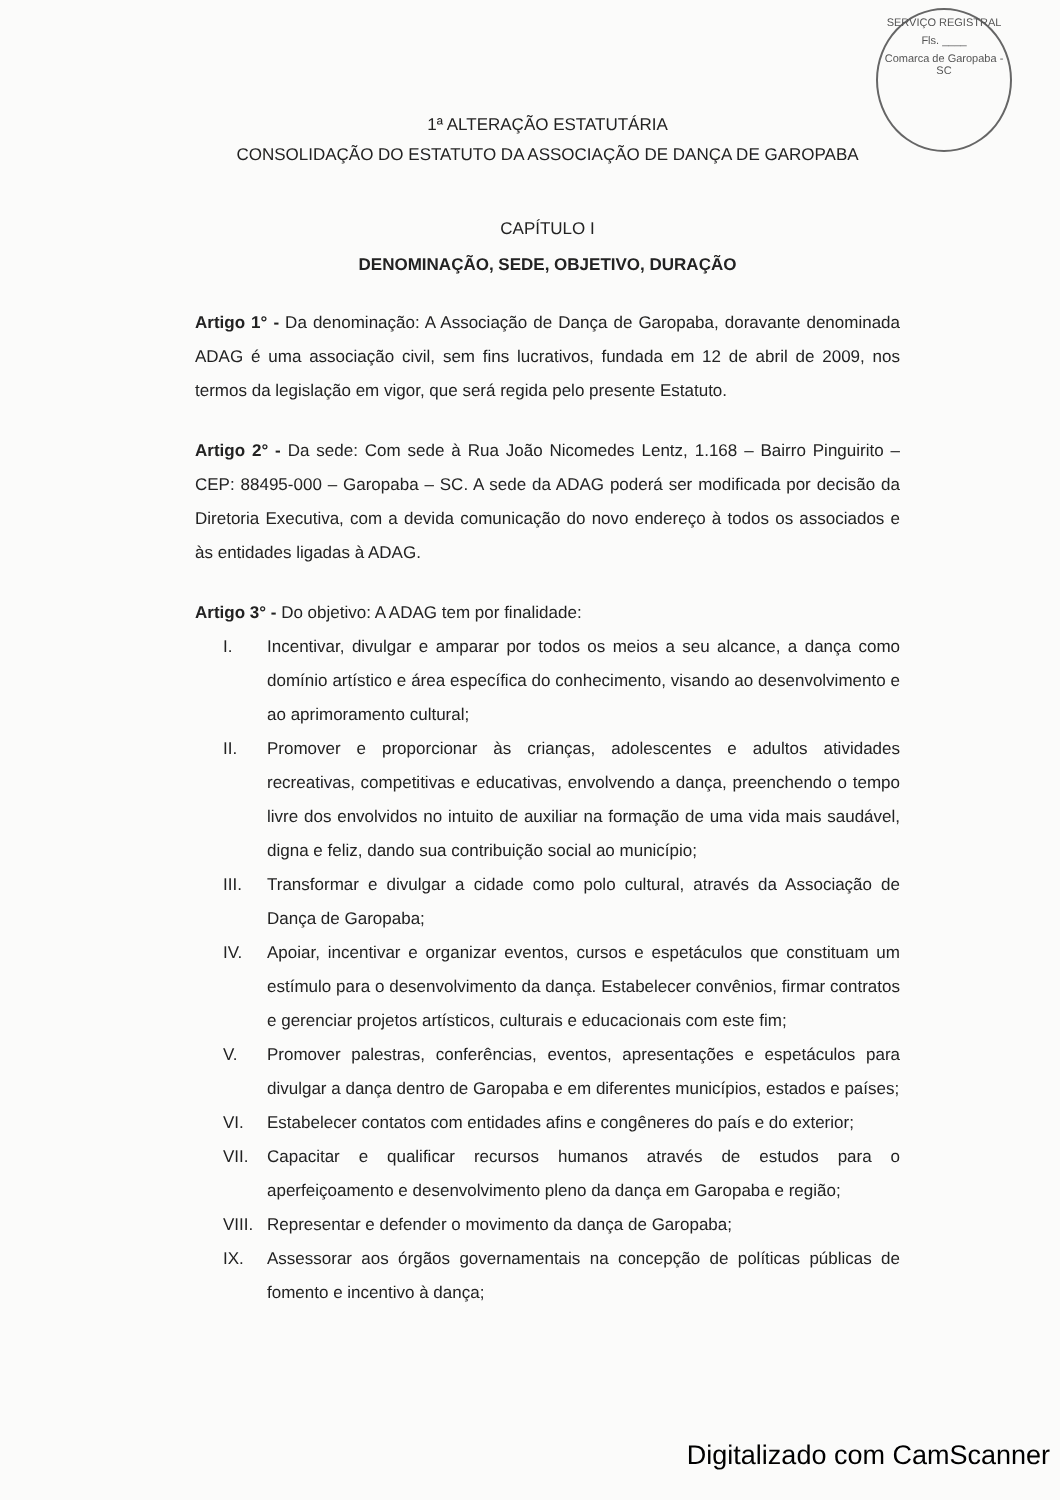SERVIÇO REGISTRAL
Fls. ____
Comarca de Garopaba - SC
1ª ALTERAÇÃO ESTATUTÁRIA
CONSOLIDAÇÃO DO ESTATUTO DA ASSOCIAÇÃO DE DANÇA DE GAROPABA
CAPÍTULO I
DENOMINAÇÃO, SEDE, OBJETIVO, DURAÇÃO
Artigo 1° - Da denominação: A Associação de Dança de Garopaba, doravante denominada ADAG é uma associação civil, sem fins lucrativos, fundada em 12 de abril de 2009, nos termos da legislação em vigor, que será regida pelo presente Estatuto.
Artigo 2° - Da sede: Com sede à Rua João Nicomedes Lentz, 1.168 – Bairro Pinguirito – CEP: 88495-000 – Garopaba – SC. A sede da ADAG poderá ser modificada por decisão da Diretoria Executiva, com a devida comunicação do novo endereço à todos os associados e às entidades ligadas à ADAG.
Artigo 3° - Do objetivo: A ADAG tem por finalidade:
I. Incentivar, divulgar e amparar por todos os meios a seu alcance, a dança como domínio artístico e área específica do conhecimento, visando ao desenvolvimento e ao aprimoramento cultural;
II. Promover e proporcionar às crianças, adolescentes e adultos atividades recreativas, competitivas e educativas, envolvendo a dança, preenchendo o tempo livre dos envolvidos no intuito de auxiliar na formação de uma vida mais saudável, digna e feliz, dando sua contribuição social ao município;
III. Transformar e divulgar a cidade como polo cultural, através da Associação de Dança de Garopaba;
IV. Apoiar, incentivar e organizar eventos, cursos e espetáculos que constituam um estímulo para o desenvolvimento da dança. Estabelecer convênios, firmar contratos e gerenciar projetos artísticos, culturais e educacionais com este fim;
V. Promover palestras, conferências, eventos, apresentações e espetáculos para divulgar a dança dentro de Garopaba e em diferentes municípios, estados e países;
VI. Estabelecer contatos com entidades afins e congêneres do país e do exterior;
VII. Capacitar e qualificar recursos humanos através de estudos para o aperfeiçoamento e desenvolvimento pleno da dança em Garopaba e região;
VIII. Representar e defender o movimento da dança de Garopaba;
IX. Assessorar aos órgãos governamentais na concepção de políticas públicas de fomento e incentivo à dança;
Digitalizado com CamScanner